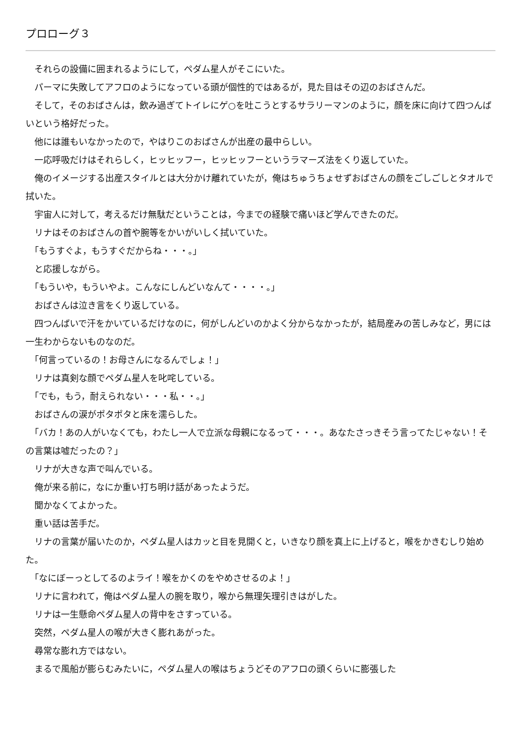プロローグ３
　それらの設備に囲まれるようにして，ペダム星人がそこにいた。
　パーマに失敗してアフロのようになっている頭が個性的ではあるが，見た目はその辺のおばさんだ。
　そして，そのおばさんは，飲み過ぎてトイレにゲ○を吐こうとするサラリーマンのように，顔を床に向けて四つんばいという格好だった。
　他には誰もいなかったので，やはりこのおばさんが出産の最中らしい。
　一応呼吸だけはそれらしく，ヒッヒッフー，ヒッヒッフーというラマーズ法をくり返していた。
　俺のイメージする出産スタイルとは大分かけ離れていたが，俺はちゅうちょせずおばさんの顔をごしごしとタオルで拭いた。
　宇宙人に対して，考えるだけ無駄だということは，今までの経験で痛いほど学んできたのだ。
　リナはそのおばさんの首や腕等をかいがいしく拭いていた。
　「もうすぐよ，もうすぐだからね・・・。」
　と応援しながら。
　「もういや，もういやよ。こんなにしんどいなんて・・・・。」
　おばさんは泣き言をくり返している。
　四つんばいで汗をかいているだけなのに，何がしんどいのかよく分からなかったが，結局産みの苦しみなど，男には一生わからないものなのだ。
　「何言っているの！お母さんになるんでしょ！」
　リナは真剣な顔でペダム星人を叱咤している。
　「でも，もう，耐えられない・・・私・・。」
　おばさんの涙がポタポタと床を濡らした。
　「バカ！あの人がいなくても，わたし一人で立派な母親になるって・・・。あなたさっきそう言ってたじゃない！その言葉は嘘だったの？」
　リナが大きな声で叫んでいる。
　俺が来る前に，なにか重い打ち明け話があったようだ。
　聞かなくてよかった。
　重い話は苦手だ。
　リナの言葉が届いたのか，ペダム星人はカッと目を見開くと，いきなり顔を真上に上げると，喉をかきむしり始めた。
　「なにぼーっとしてるのよライ！喉をかくのをやめさせるのよ！」
　リナに言われて，俺はペダム星人の腕を取り，喉から無理矢理引きはがした。
　リナは一生懸命ペダム星人の背中をさすっている。
　突然，ペダム星人の喉が大きく膨れあがった。
　尋常な膨れ方ではない。
　まるで風船が膨らむみたいに，ペダム星人の喉はちょうどそのアフロの頭くらいに膨張した